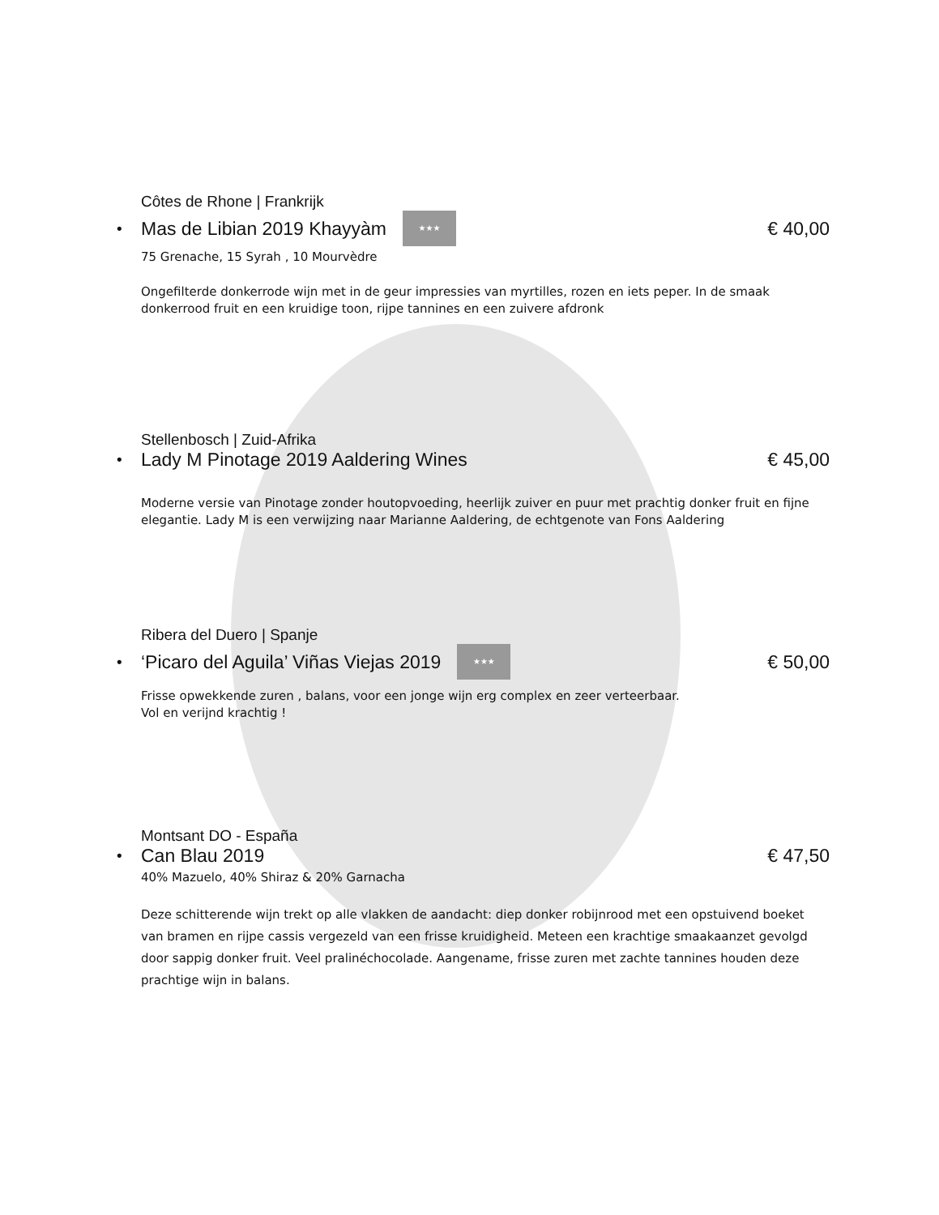Côtes de Rhone | Frankrijk
• Mas de Libian 2019 Khayyàm ★★★ € 40,00
75 Grenache, 15 Syrah , 10 Mourvèdre
Ongefilterde donkerrode wijn met in de geur impressies van myrtilles, rozen en iets peper. In de smaak donkerrood fruit en een kruidige toon, rijpe tannines en een zuivere afdronk
Stellenbosch | Zuid-Afrika
• Lady M Pinotage 2019 Aaldering Wines € 45,00
Moderne versie van Pinotage zonder houtopvoeding, heerlijk zuiver en puur met prachtig donker fruit en fijne elegantie. Lady M is een verwijzing naar Marianne Aaldering, de echtgenote van Fons Aaldering
Ribera del Duero | Spanje
• ‘Picaro del Aguila’ Viñas Viejas 2019 ★★★ € 50,00
Frisse opwekkende zuren , balans, voor een jonge wijn erg complex en zeer verteerbaar.
Vol en verijnd krachtig !
Montsant DO - España
• Can Blau 2019 € 47,50
40% Mazuelo, 40% Shiraz & 20% Garnacha
Deze schitterende wijn trekt op alle vlakken de aandacht: diep donker robijnrood met een opstuivend boeket van bramen en rijpe cassis vergezeld van een frisse kruidigheid. Meteen een krachtige smaakaanzet gevolgd door sappig donker fruit. Veel pralinéchocolade. Aangename, frisse zuren met zachte tannines houden deze prachtige wijn in balans.